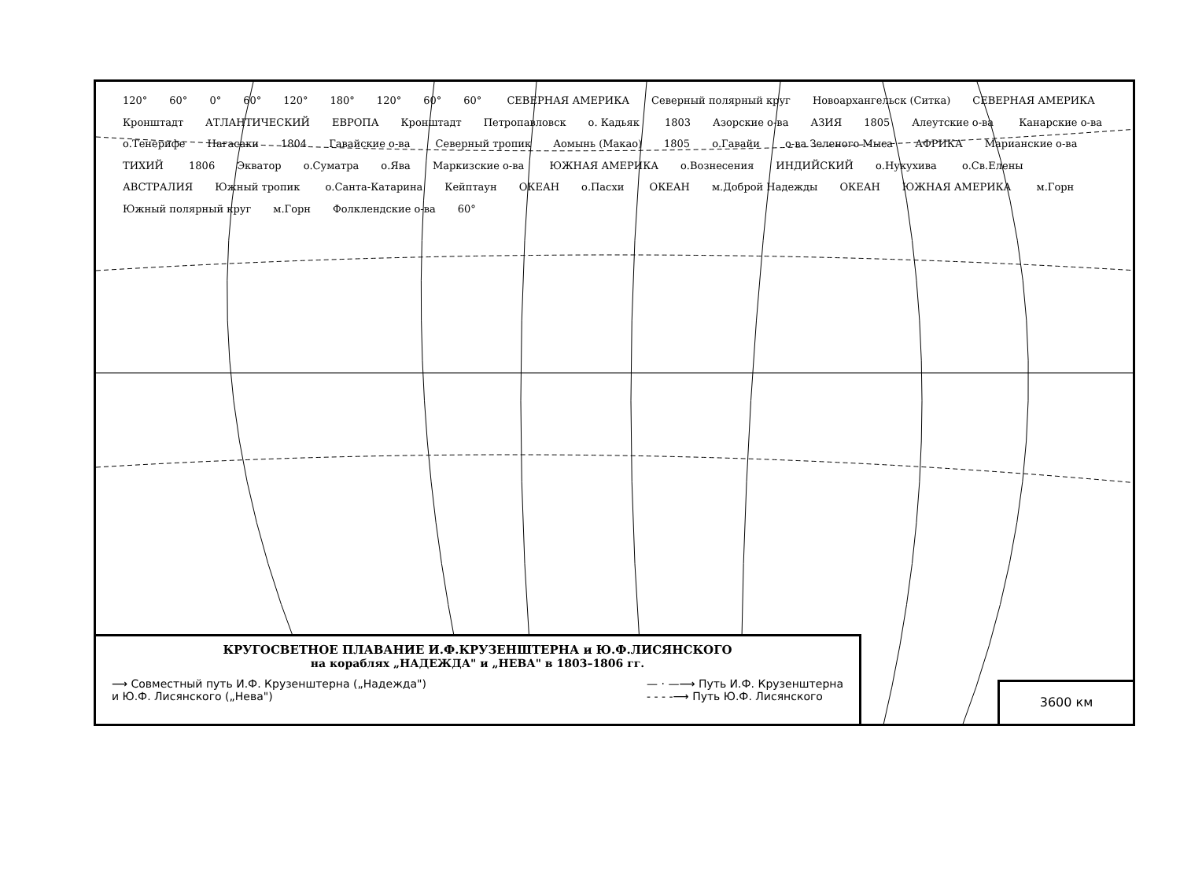120° 60° 0° 60° 120° 180° 120° 60° 60° СЕВЕРНАЯ АМЕРИКА Северный полярный круг Новоархангельск (Ситка) СЕВЕРНАЯ АМЕРИКА Кронштадт АТЛАНТИЧЕСКИЙ ЕВРОПА Кронштадт Петропавловск о. Кадьяк 1803 Азорские о-ва АЗИЯ 1805 Алеутские о-ва Канарские о-ва о.Тенерифе Нагасаки 1804 Гавайские о-ва Северный тропик Аомынь (Макао) 1805 о.Гавайи о-ва Зеленого Мыса АФРИКА Марианские о-ва ТИХИЙ 1806 Экватор о.Суматра о.Ява Маркизские о-ва ЮЖНАЯ АМЕРИКА о.Вознесения ИНДИЙСКИЙ о.Нукухива о.Св.Елены АВСТРАЛИЯ Южный тропик о.Санта-Катарина Кейптаун ОКЕАН о.Пасхи ОКЕАН м.Доброй Надежды ОКЕАН ЮЖНАЯ АМЕРИКА м.Горн Южный полярный круг м.Горн Фолклендские о-ва 60°
КРУГОСВЕТНОЕ ПЛАВАНИЕ И.Ф.КРУЗЕНШТЕРНА и Ю.Ф.ЛИСЯНСКОГО
на кораблях „НАДЕЖДА" и „НЕВА" в 1803–1806 гг.
⟶ Совместный путь И.Ф. Крузенштерна („Надежда")
и Ю.Ф. Лисянского („Нева")
— · —⟶ Путь И.Ф. Крузенштерна
- - - -⟶ Путь Ю.Ф. Лисянского
3600 км